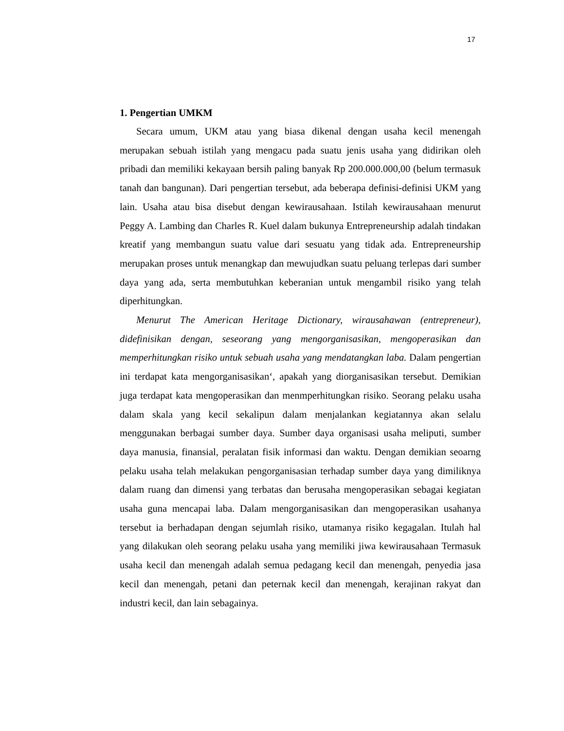17
1. Pengertian UMKM
Secara umum, UKM atau yang biasa dikenal dengan usaha kecil menengah merupakan sebuah istilah yang mengacu pada suatu jenis usaha yang didirikan oleh pribadi dan memiliki kekayaan bersih paling banyak Rp 200.000.000,00 (belum termasuk tanah dan bangunan). Dari pengertian tersebut, ada beberapa definisi-definisi UKM yang lain. Usaha atau bisa disebut dengan kewirausahaan. Istilah kewirausahaan menurut Peggy A. Lambing dan Charles R. Kuel dalam bukunya Entrepreneurship adalah tindakan kreatif yang membangun suatu value dari sesuatu yang tidak ada. Entrepreneurship merupakan proses untuk menangkap dan mewujudkan suatu peluang terlepas dari sumber daya yang ada, serta membutuhkan keberanian untuk mengambil risiko yang telah diperhitungkan.
Menurut The American Heritage Dictionary, wirausahawan (entrepreneur), didefinisikan dengan, seseorang yang mengorganisasikan, mengoperasikan dan memperhitungkan risiko untuk sebuah usaha yang mendatangkan laba. Dalam pengertian ini terdapat kata mengorganisasikan‘, apakah yang diorganisasikan tersebut. Demikian juga terdapat kata mengoperasikan dan menmperhitungkan risiko. Seorang pelaku usaha dalam skala yang kecil sekalipun dalam menjalankan kegiatannya akan selalu menggunakan berbagai sumber daya. Sumber daya organisasi usaha meliputi, sumber daya manusia, finansial, peralatan fisik informasi dan waktu. Dengan demikian seoarng pelaku usaha telah melakukan pengorganisasian terhadap sumber daya yang dimiliknya dalam ruang dan dimensi yang terbatas dan berusaha mengoperasikan sebagai kegiatan usaha guna mencapai laba. Dalam mengorganisasikan dan mengoperasikan usahanya tersebut ia berhadapan dengan sejumlah risiko, utamanya risiko kegagalan. Itulah hal yang dilakukan oleh seorang pelaku usaha yang memiliki jiwa kewirausahaan Termasuk usaha kecil dan menengah adalah semua pedagang kecil dan menengah, penyedia jasa kecil dan menengah, petani dan peternak kecil dan menengah, kerajinan rakyat dan industri kecil, dan lain sebagainya.